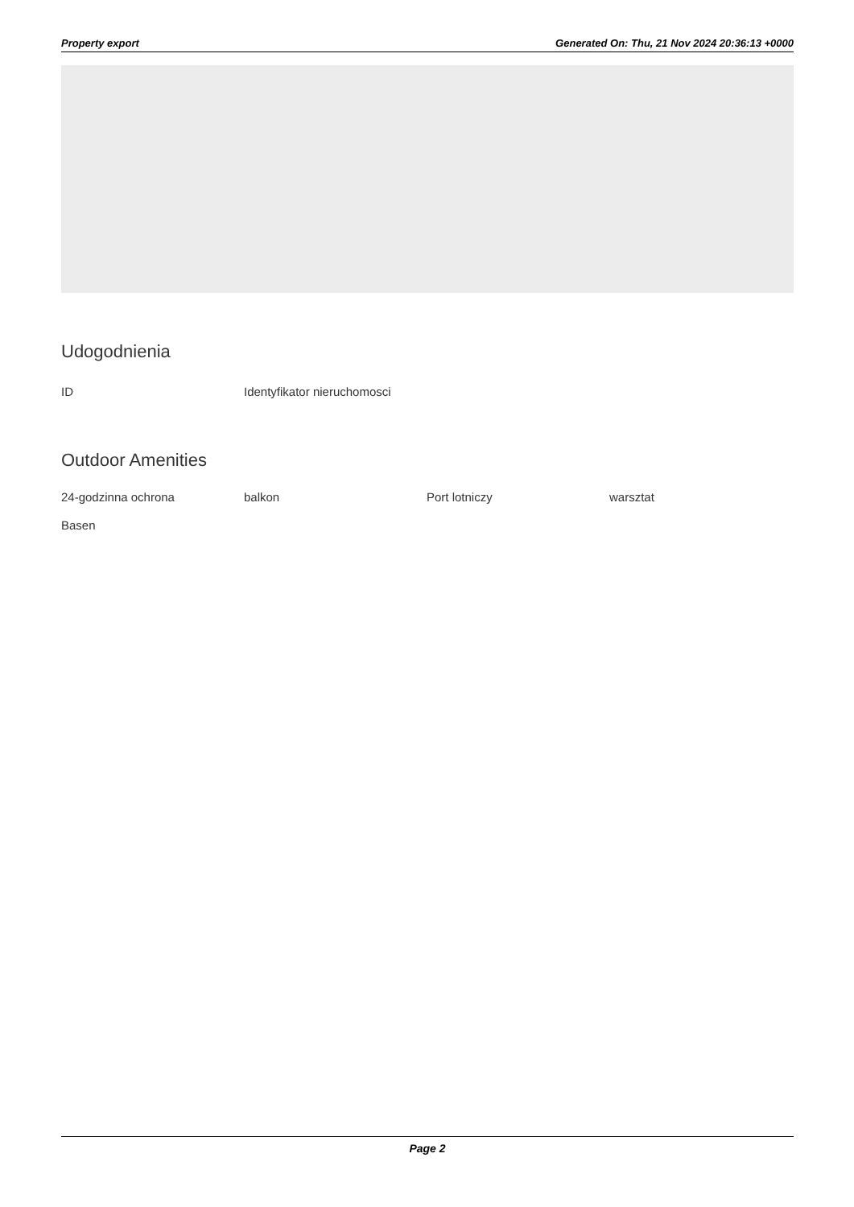Property export Generated On: Thu, 21 Nov 2024 20:36:13 +0000
Udogodnienia
ID Identyfikator nieruchomosci
Outdoor Amenities
24-godzinna ochrona balkon Port lotniczy warsztat
Basen
Page 2